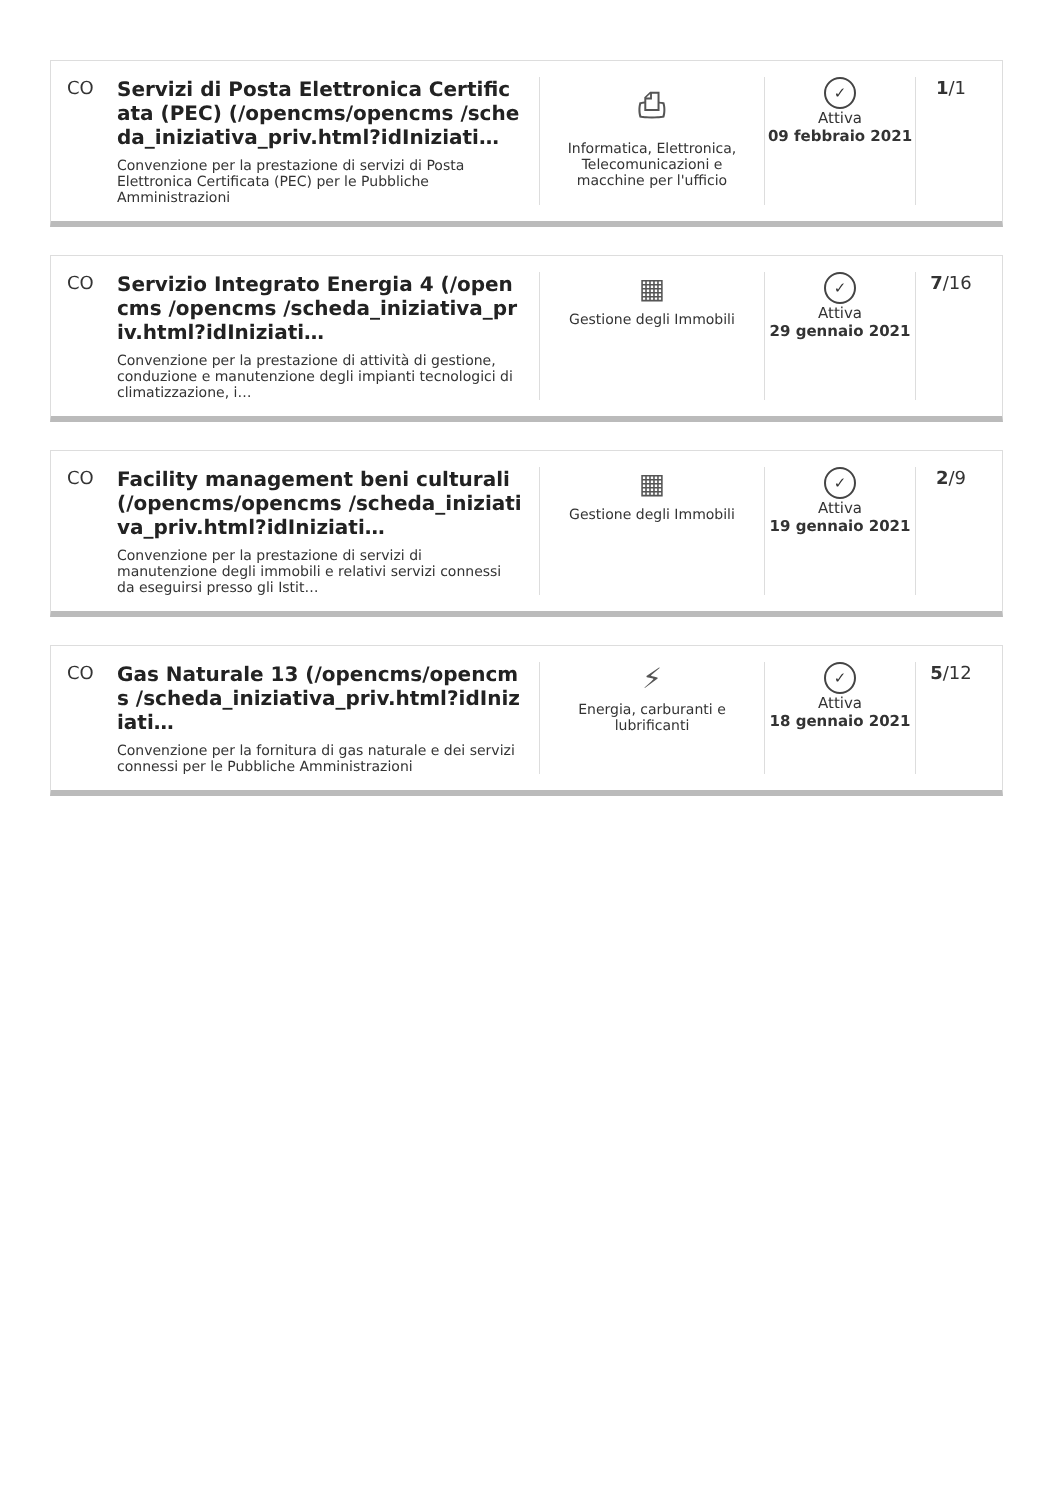CO Servizi di Posta Elettronica Certificata (PEC) (/opencms/opencms /scheda_iniziativa_priv.html?idIniziati…
Convenzione per la prestazione di servizi di Posta Elettronica Certificata (PEC) per le Pubbliche Amministrazioni
⎙
Informatica, Elettronica, Telecomunicazioni e macchine per l'ufficio
✓
Attiva
09 febbraio 2021
1/1
CO Servizio Integrato Energia 4 (/opencms /opencms /scheda_iniziativa_priv.html?idIniziati…
Convenzione per la prestazione di attività di gestione, conduzione e manutenzione degli impianti tecnologici di climatizzazione, i…
▦
Gestione degli Immobili
✓
Attiva
29 gennaio 2021
7/16
CO Facility management beni culturali (/opencms/opencms /scheda_iniziativa_priv.html?idIniziati…
Convenzione per la prestazione di servizi di manutenzione degli immobili e relativi servizi connessi da eseguirsi presso gli Istit…
▦
Gestione degli Immobili
✓
Attiva
19 gennaio 2021
2/9
CO Gas Naturale 13 (/opencms/opencms /scheda_iniziativa_priv.html?idIniziati…
Convenzione per la fornitura di gas naturale e dei servizi connessi per le Pubbliche Amministrazioni
⚡
Energia, carburanti e lubrificanti
✓
Attiva
18 gennaio 2021
5/12